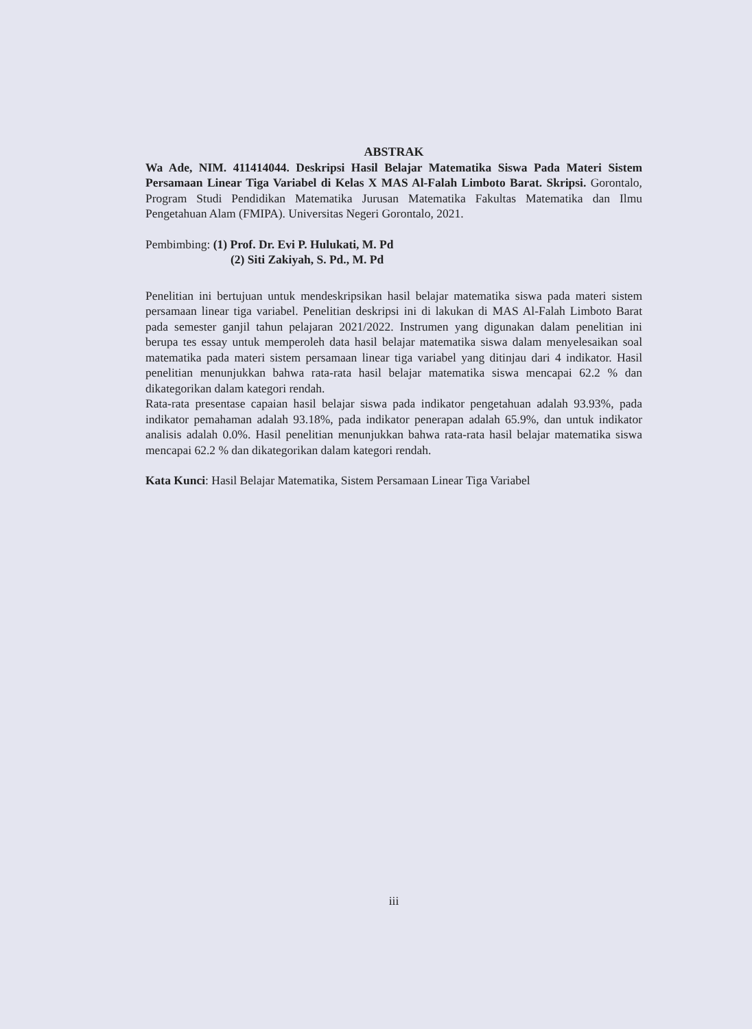ABSTRAK
Wa Ade, NIM. 411414044. Deskripsi Hasil Belajar Matematika Siswa Pada Materi Sistem Persamaan Linear Tiga Variabel di Kelas X MAS Al-Falah Limboto Barat. Skripsi. Gorontalo, Program Studi Pendidikan Matematika Jurusan Matematika Fakultas Matematika dan Ilmu Pengetahuan Alam (FMIPA). Universitas Negeri Gorontalo, 2021.
Pembimbing: (1) Prof. Dr. Evi P. Hulukati, M. Pd
(2) Siti Zakiyah, S. Pd., M. Pd
Penelitian ini bertujuan untuk mendeskripsikan hasil belajar matematika siswa pada materi sistem persamaan linear tiga variabel. Penelitian deskripsi ini di lakukan di MAS Al-Falah Limboto Barat pada semester ganjil tahun pelajaran 2021/2022. Instrumen yang digunakan dalam penelitian ini berupa tes essay untuk memperoleh data hasil belajar matematika siswa dalam menyelesaikan soal matematika pada materi sistem persamaan linear tiga variabel yang ditinjau dari 4 indikator. Hasil penelitian menunjukkan bahwa rata-rata hasil belajar matematika siswa mencapai 62.2 % dan dikategorikan dalam kategori rendah.
Rata-rata presentase capaian hasil belajar siswa pada indikator pengetahuan adalah 93.93%, pada indikator pemahaman adalah 93.18%, pada indikator penerapan adalah 65.9%, dan untuk indikator analisis adalah 0.0%. Hasil penelitian menunjukkan bahwa rata-rata hasil belajar matematika siswa mencapai 62.2 % dan dikategorikan dalam kategori rendah.
Kata Kunci: Hasil Belajar Matematika, Sistem Persamaan Linear Tiga Variabel
iii